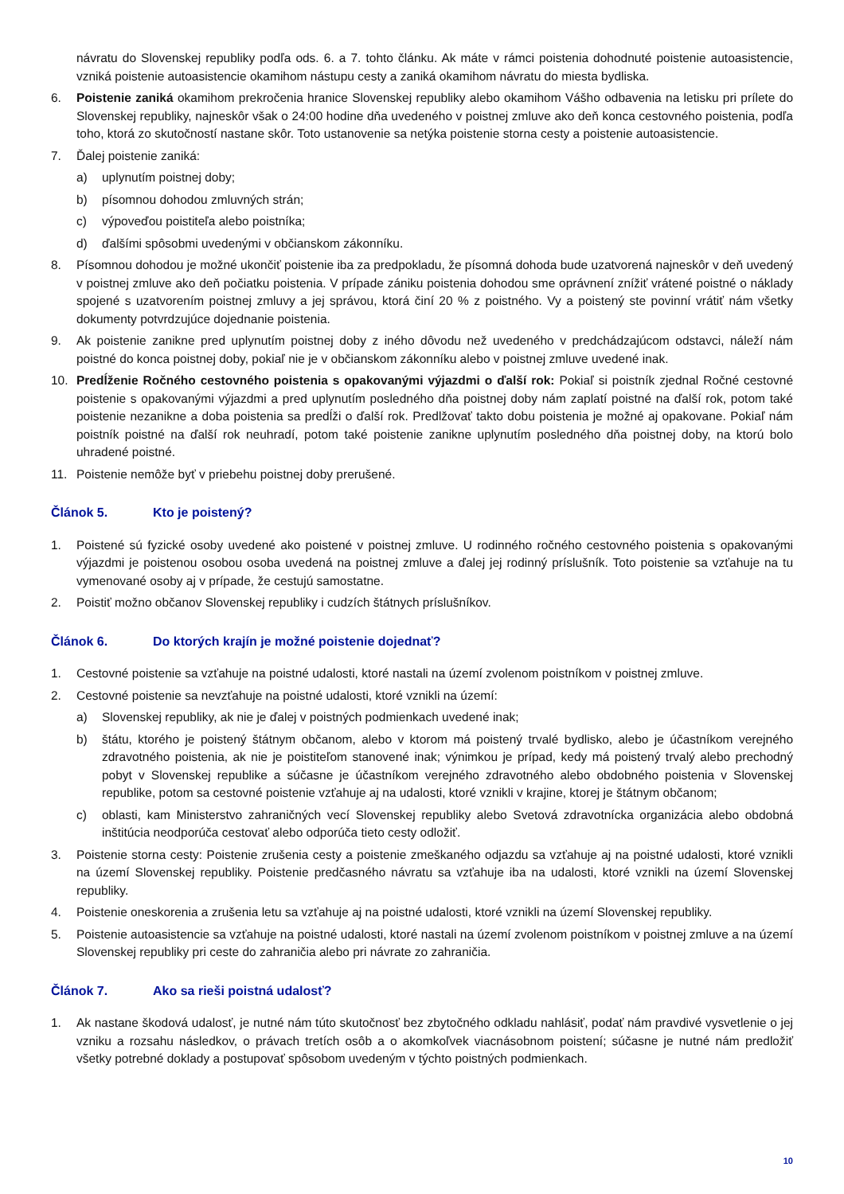návratu do Slovenskej republiky podľa ods. 6. a 7. tohto článku. Ak máte v rámci poistenia dohodnuté poistenie autoasistencie, vzniká poistenie autoasistencie okamihom nástupu cesty a zaniká okamihom návratu do miesta bydliska.
6. Poistenie zaniká okamihom prekročenia hranice Slovenskej republiky alebo okamihom Vášho odbavenia na letisku pri prílete do Slovenskej republiky, najneskôr však o 24:00 hodine dňa uvedeného v poistnej zmluve ako deň konca cestovného poistenia, podľa toho, ktorá zo skutočností nastane skôr. Toto ustanovenie sa netýka poistenie storna cesty a poistenie autoasistencie.
7. Ďalej poistenie zaniká:
a) uplynutím poistnej doby;
b) písomnou dohodou zmluvných strán;
c) výpoveďou poistiteľa alebo poistníka;
d) ďalšími spôsobmi uvedenými v občianskom zákonníku.
8. Písomnou dohodou je možné ukončiť poistenie iba za predpokladu, že písomná dohoda bude uzatvorená najneskôr v deň uvedený v poistnej zmluve ako deň počiatku poistenia. V prípade zániku poistenia dohodou sme oprávnení znížiť vrátené poistné o náklady spojené s uzatvorením poistnej zmluvy a jej správou, ktorá činí 20 % z poistného. Vy a poistený ste povinní vrátiť nám všetky dokumenty potvrdzujúce dojednanie poistenia.
9. Ak poistenie zanikne pred uplynutím poistnej doby z iného dôvodu než uvedeného v predchádzajúcom odstavci, náleží nám poistné do konca poistnej doby, pokiaľ nie je v občianskom zákonníku alebo v poistnej zmluve uvedené inak.
10. Predĺženie Ročného cestovného poistenia s opakovanými výjazdmi o ďalší rok: Pokiaľ si poistník zjednal Ročné cestovné poistenie s opakovanými výjazdmi a pred uplynutím posledného dňa poistnej doby nám zaplatí poistné na ďalší rok, potom také poistenie nezanikne a doba poistenia sa predĺži o ďalší rok. Predlžovať takto dobu poistenia je možné aj opakovane. Pokiaľ nám poistník poistné na ďalší rok neuhradí, potom také poistenie zanikne uplynutím posledného dňa poistnej doby, na ktorú bolo uhradené poistné.
11. Poistenie nemôže byť v priebehu poistnej doby prerušené.
Článok 5. Kto je poistený?
1. Poistené sú fyzické osoby uvedené ako poistené v poistnej zmluve. U rodinného ročného cestovného poistenia s opakovanými výjazdmi je poistenou osobou osoba uvedená na poistnej zmluve a ďalej jej rodinný príslušník. Toto poistenie sa vzťahuje na tu vymenované osoby aj v prípade, že cestujú samostatne.
2. Poistiť možno občanov Slovenskej republiky i cudzích štátnych príslušníkov.
Článok 6. Do ktorých krajín je možné poistenie dojednať?
1. Cestovné poistenie sa vzťahuje na poistné udalosti, ktoré nastali na území zvolenom poistníkom v poistnej zmluve.
2. Cestovné poistenie sa nevzťahuje na poistné udalosti, ktoré vznikli na území:
a) Slovenskej republiky, ak nie je ďalej v poistných podmienkach uvedené inak;
b) štátu, ktorého je poistený štátnym občanom, alebo v ktorom má poistený trvalé bydlisko, alebo je účastníkom verejného zdravotného poistenia, ak nie je poistiteľom stanovené inak; výnimkou je prípad, kedy má poistený trvalý alebo prechodný pobyt v Slovenskej republike a súčasne je účastníkom verejného zdravotného alebo obdobného poistenia v Slovenskej republike, potom sa cestovné poistenie vzťahuje aj na udalosti, ktoré vznikli v krajine, ktorej je štátnym občanom;
c) oblasti, kam Ministerstvo zahraničných vecí Slovenskej republiky alebo Svetová zdravotnícka organizácia alebo obdobná inštitúcia neodporúča cestovať alebo odporúča tieto cesty odložiť.
3. Poistenie storna cesty: Poistenie zrušenia cesty a poistenie zmeškaného odjazdu sa vzťahuje aj na poistné udalosti, ktoré vznikli na území Slovenskej republiky. Poistenie predčasného návratu sa vzťahuje iba na udalosti, ktoré vznikli na území Slovenskej republiky.
4. Poistenie oneskorenia a zrušenia letu sa vzťahuje aj na poistné udalosti, ktoré vznikli na území Slovenskej republiky.
5. Poistenie autoasistencie sa vzťahuje na poistné udalosti, ktoré nastali na území zvolenom poistníkom v poistnej zmluve a na území Slovenskej republiky pri ceste do zahraničia alebo pri návrate zo zahraničia.
Článok 7. Ako sa rieši poistná udalosť?
1. Ak nastane škodová udalosť, je nutné nám túto skutočnosť bez zbytočného odkladu nahlásiť, podať nám pravdivé vysvetlenie o jej vzniku a rozsahu následkov, o právach tretích osôb a o akomkoľvek viacnásobnom poistení; súčasne je nutné nám predložiť všetky potrebné doklady a postupovať spôsobom uvedeným v týchto poistných podmienkach.
10